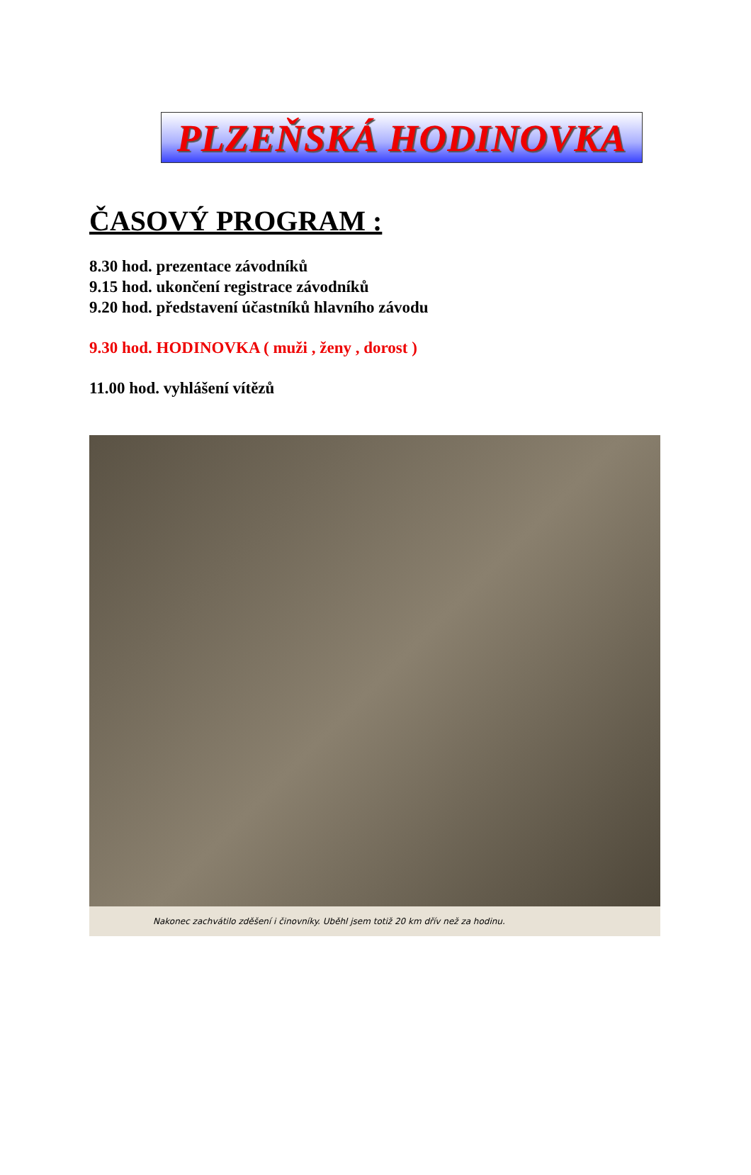PLZEŇSKÁ HODINOVKA
ČASOVÝ PROGRAM :
8.30 hod. prezentace závodníků
9.15 hod. ukončení registrace závodníků
9.20 hod. představení účastníků hlavního závodu
9.30 hod. HODINOVKA ( muži , ženy , dorost )
11.00 hod. vyhlášení vítězů
Nakonec zachvátilo zděšení i činovníky. Uběhl jsem totiž 20 km dřív než za hodinu.